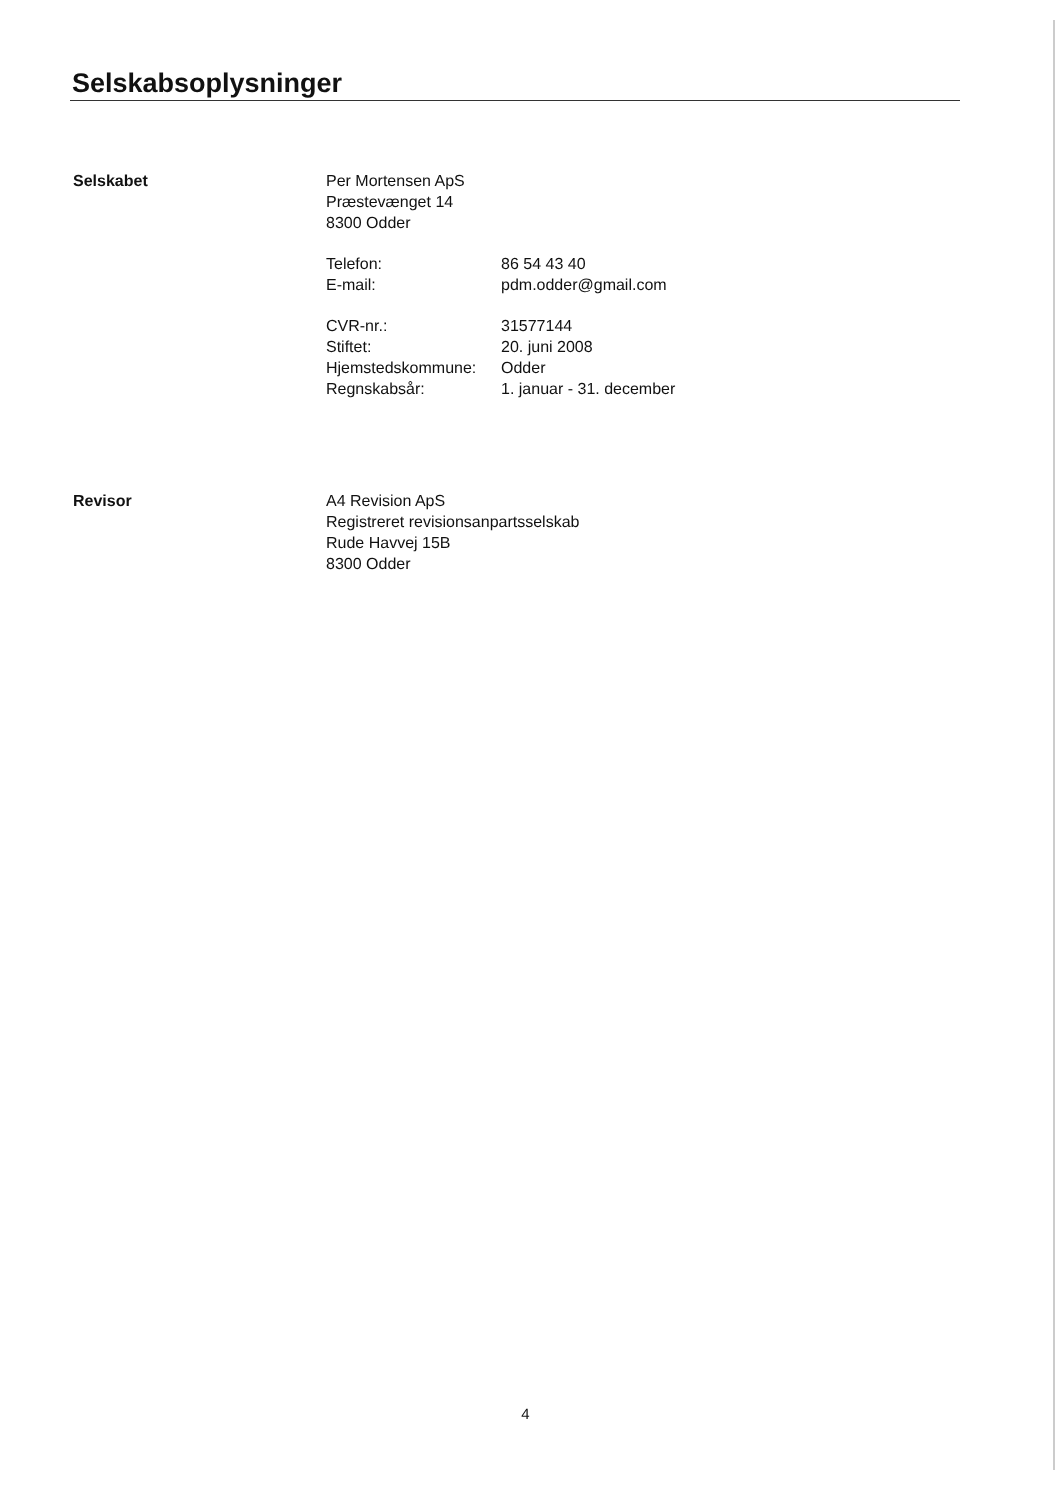Selskabsoplysninger
Selskabet Per Mortensen ApS
Præstevænget 14
8300 Odder
| Telefon: | 86 54 43 40 |
| E-mail: | pdm.odder@gmail.com |
| CVR-nr.: | 31577144 |
| Stiftet: | 20. juni 2008 |
| Hjemstedskommune: | Odder |
| Regnskabsår: | 1. januar - 31. december |
Revisor A4 Revision ApS
Registreret revisionsanpartsselskab
Rude Havvej 15B
8300 Odder
4